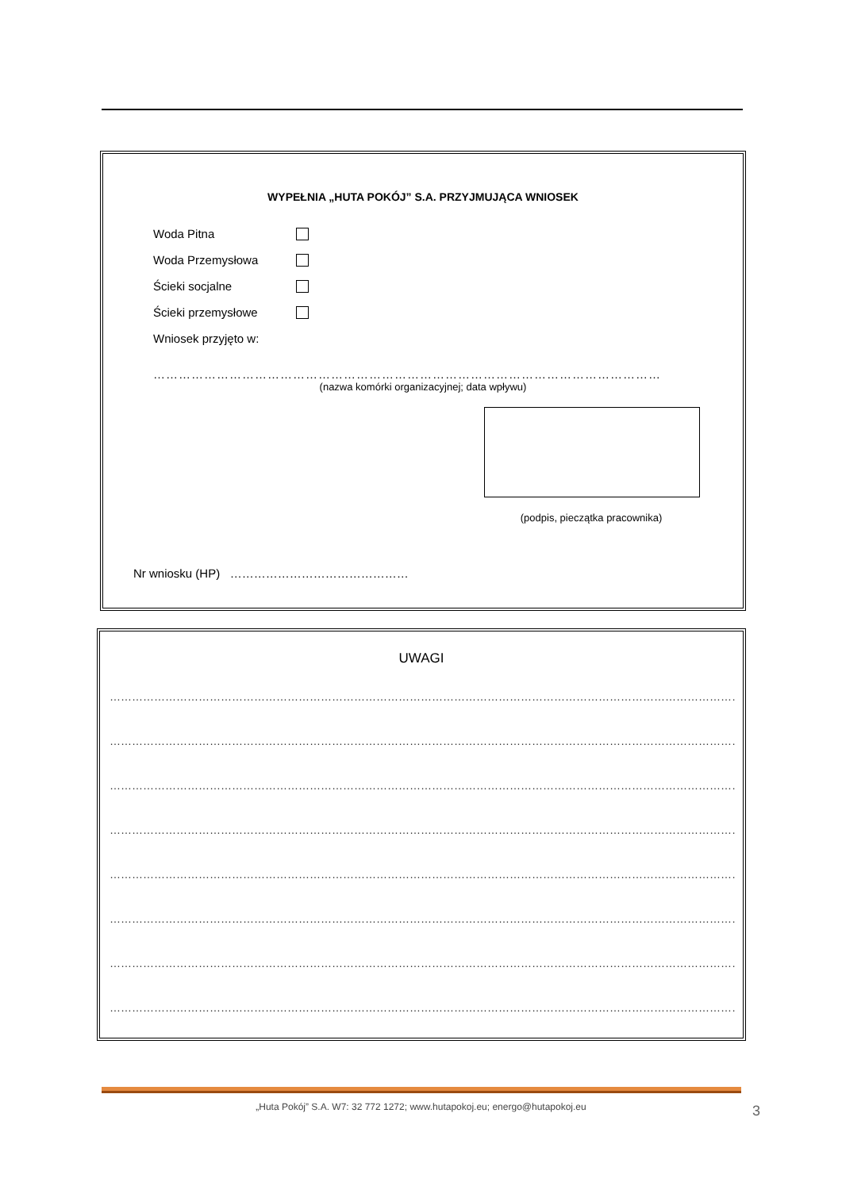WYPEŁNIA „HUTA POKÓJ” S.A. PRZYJMUJĄCA WNIOSEK
Woda Pitna
Woda Przemysłowa
Ścieki socjalne
Ścieki przemysłowe
Wniosek przyjęto w:
…………………………………………………………………………………………………………
(nazwa komórki organizacyjnej; data wpływu)
(podpis, pieczątka pracownika)
Nr wniosku (HP) ………………………………………
UWAGI
…………………………………………………………………………………………………………………………………………………………
…………………………………………………………………………………………………………………………………………………………
…………………………………………………………………………………………………………………………………………………………
…………………………………………………………………………………………………………………………………………………………
…………………………………………………………………………………………………………………………………………………………
…………………………………………………………………………………………………………………………………………………………
…………………………………………………………………………………………………………………………………………………………
…………………………………………………………………………………………………………………………………………………………
„Huta Pokój” S.A. W7: 32 772 1272; www.hutapokoj.eu; energo@hutapokoj.eu 3